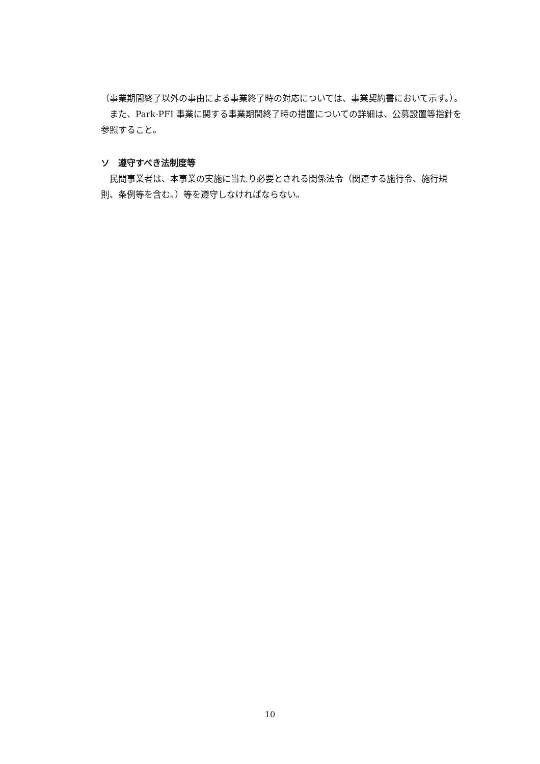（事業期間終了以外の事由による事業終了時の対応については、事業契約書において示す。）。
　また、Park-PFI 事業に関する事業期間終了時の措置についての詳細は、公募設置等指針を参照すること。
ソ　遵守すべき法制度等
　民間事業者は、本事業の実施に当たり必要とされる関係法令（関連する施行令、施行規則、条例等を含む。）等を遵守しなければならない。
10